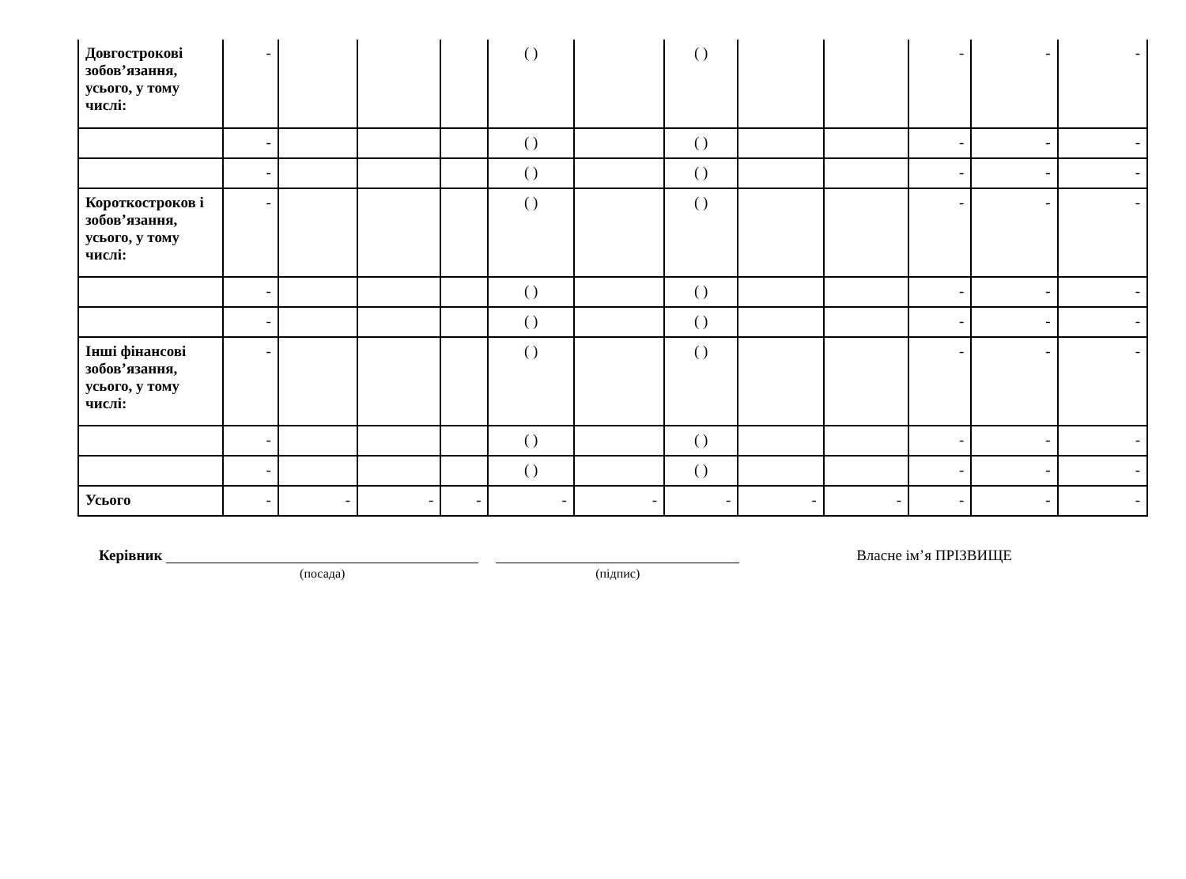| Довгострокові зобов’язання, усього, у тому числі: | - | | | | ( ) | | ( ) | | | - | - | - |
| | - | | | | ( ) | | ( ) | | | - | - | - |
| | - | | | | ( ) | | ( ) | | | - | - | - |
| Короткостроков і зобов’язання, усього, у тому числі: | - | | | | ( ) | | ( ) | | | - | - | - |
| | - | | | | ( ) | | ( ) | | | - | - | - |
| | - | | | | ( ) | | ( ) | | | - | - | - |
| Інші фінансові зобов’язання, усього, у тому числі: | - | | | | ( ) | | ( ) | | | - | - | - |
| | - | | | | ( ) | | ( ) | | | - | - | - |
| | - | | | | ( ) | | ( ) | | | - | - | - |
| Усього | - | - | - | - | - | - | - | - | - | - | - | - |
Керівник
(посада) (підпис)
Власне ім’я ПРІЗВИЩЕ